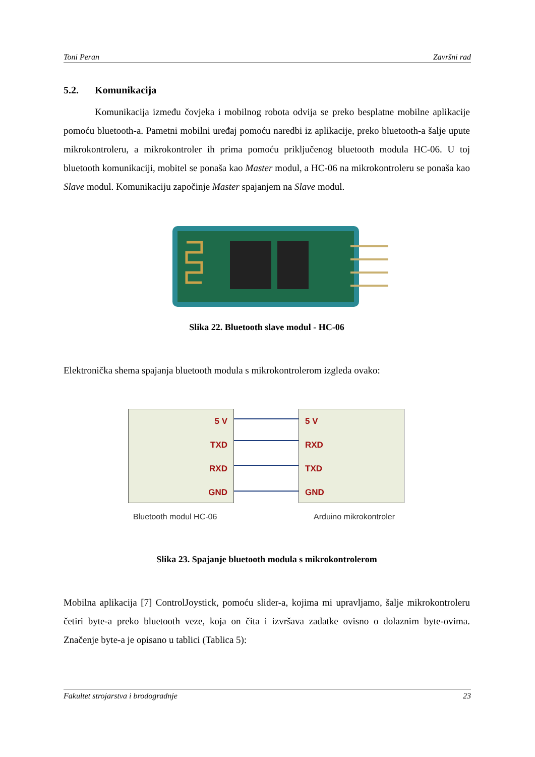Toni Peran Završni rad
5.2. Komunikacija
Komunikacija između čovjeka i mobilnog robota odvija se preko besplatne mobilne aplikacije pomoću bluetooth-a. Pametni mobilni uređaj pomoću naredbi iz aplikacije, preko bluetooth-a šalje upute mikrokontroleru, a mikrokontroler ih prima pomoću priključenog bluetooth modula HC-06. U toj bluetooth komunikaciji, mobitel se ponaša kao Master modul, a HC-06 na mikrokontroleru se ponaša kao Slave modul. Komunikaciju započinje Master spajanjem na Slave modul.
Slika 22. Bluetooth slave modul - HC-06
Elektronička shema spajanja bluetooth modula s mikrokontrolerom izgleda ovako:
5 V
TXD
RXD
GND
5 V
RXD
TXD
GND
Bluetooth modul HC-06 Arduino mikrokontroler
Slika 23. Spajanje bluetooth modula s mikrokontrolerom
Mobilna aplikacija [7] ControlJoystick, pomoću slider-a, kojima mi upravljamo, šalje mikrokontroleru četiri byte-a preko bluetooth veze, koja on čita i izvršava zadatke ovisno o dolaznim byte-ovima. Značenje byte-a je opisano u tablici (Tablica 5):
Fakultet strojarstva i brodogradnje 23